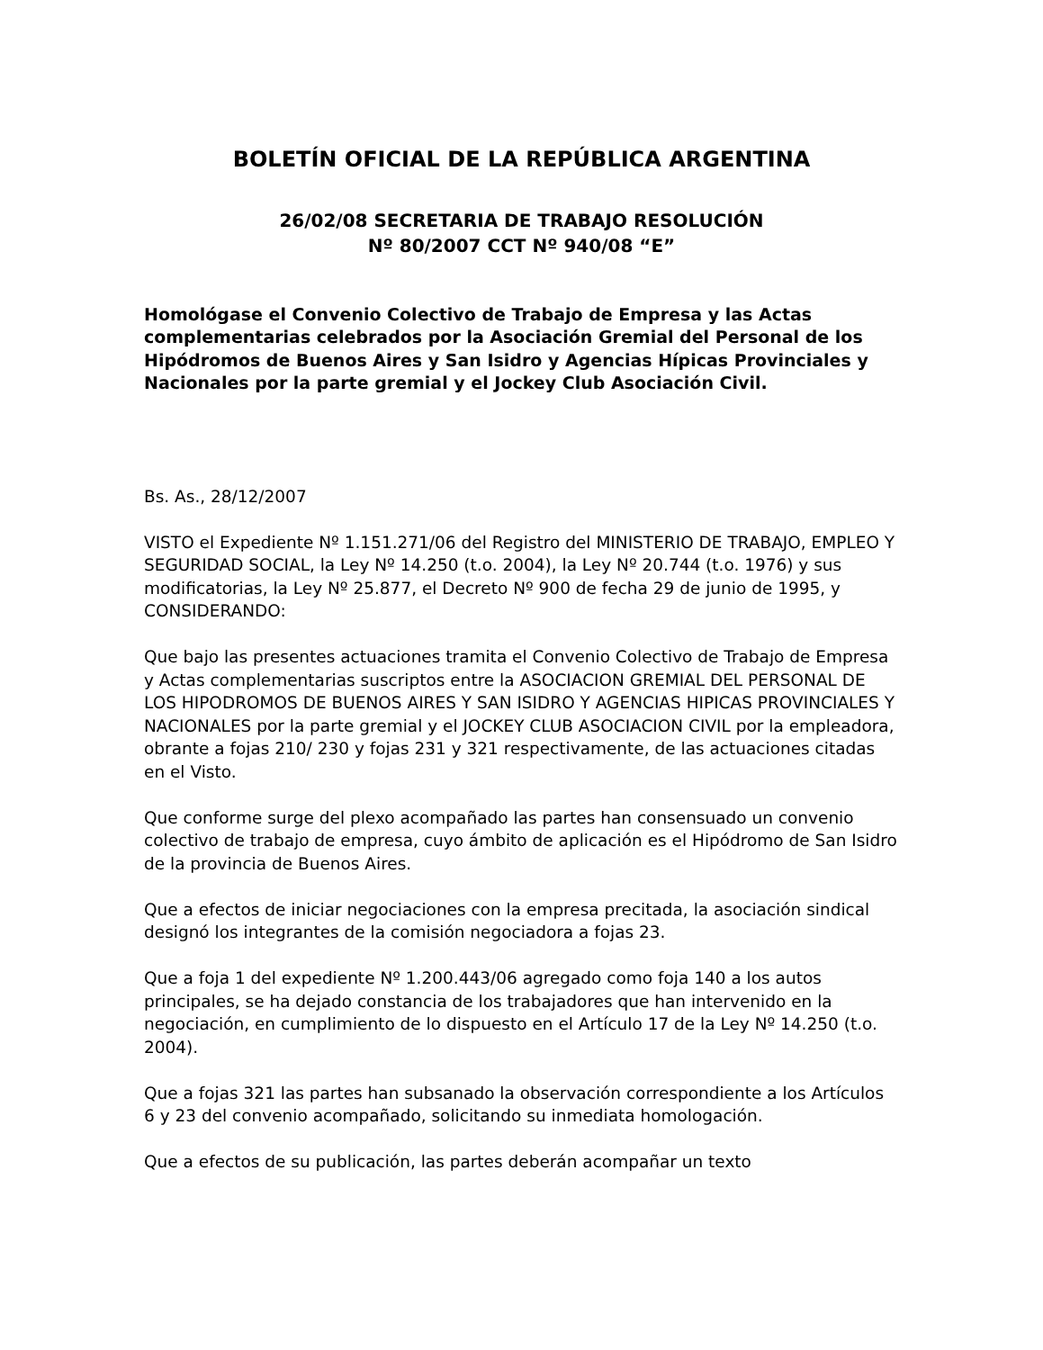BOLETÍN OFICIAL DE LA REPÚBLICA ARGENTINA
26/02/08 SECRETARIA DE TRABAJO RESOLUCIÓN
Nº 80/2007 CCT Nº 940/08 “E”
Homológase el Convenio Colectivo de Trabajo de Empresa y las Actas complementarias celebrados por la Asociación Gremial del Personal de los Hipódromos de Buenos Aires y San Isidro y Agencias Hípicas Provinciales y Nacionales por la parte gremial y el Jockey Club Asociación Civil.
Bs. As., 28/12/2007
VISTO el Expediente Nº 1.151.271/06 del Registro del MINISTERIO DE TRABAJO, EMPLEO Y SEGURIDAD SOCIAL, la Ley Nº 14.250 (t.o. 2004), la Ley Nº 20.744 (t.o. 1976) y sus modificatorias, la Ley Nº 25.877, el Decreto Nº 900 de fecha 29 de junio de 1995, y CONSIDERANDO:
Que bajo las presentes actuaciones tramita el Convenio Colectivo de Trabajo de Empresa y Actas complementarias suscriptos entre la ASOCIACION GREMIAL DEL PERSONAL DE LOS HIPODROMOS DE BUENOS AIRES Y SAN ISIDRO Y AGENCIAS HIPICAS PROVINCIALES Y NACIONALES por la parte gremial y el JOCKEY CLUB ASOCIACION CIVIL por la empleadora, obrante a fojas 210/ 230 y fojas 231 y 321 respectivamente, de las actuaciones citadas en el Visto.
Que conforme surge del plexo acompañado las partes han consensuado un convenio colectivo de trabajo de empresa, cuyo ámbito de aplicación es el Hipódromo de San Isidro de la provincia de Buenos Aires.
Que a efectos de iniciar negociaciones con la empresa precitada, la asociación sindical designó los integrantes de la comisión negociadora a fojas 23.
Que a foja 1 del expediente Nº 1.200.443/06 agregado como foja 140 a los autos principales, se ha dejado constancia de los trabajadores que han intervenido en la negociación, en cumplimiento de lo dispuesto en el Artículo 17 de la Ley Nº 14.250 (t.o. 2004).
Que a fojas 321 las partes han subsanado la observación correspondiente a los Artículos 6 y 23 del convenio acompañado, solicitando su inmediata homologación.
Que a efectos de su publicación, las partes deberán acompañar un texto